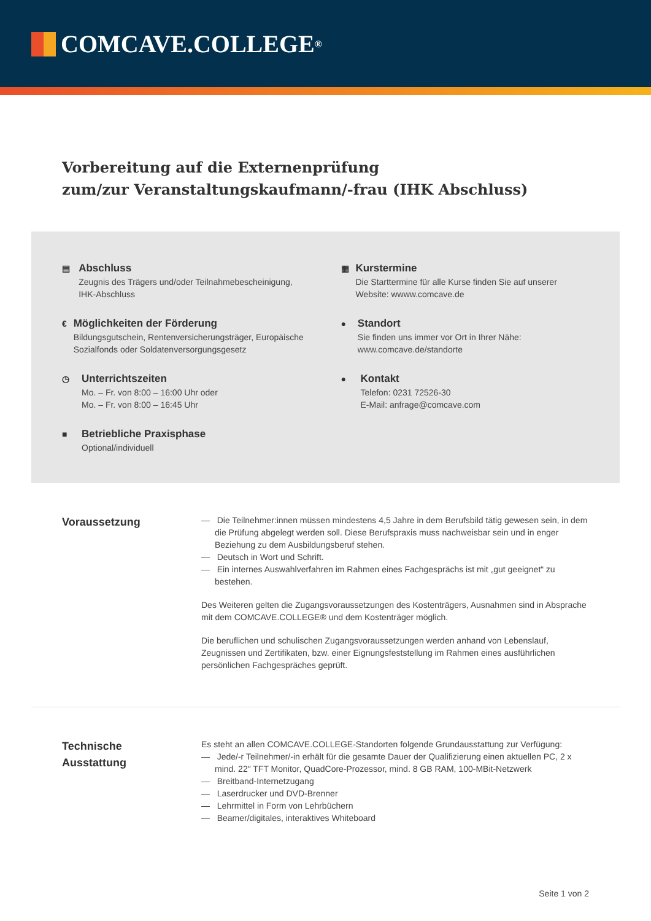COMCAVE.COLLEGE<sup>®</sup>
Vorbereitung auf die Externenprüfung
zum/zur Veranstaltungskaufmann/-frau (IHK Abschluss)
▤
Abschluss
Zeugnis des Trägers und/oder Teilnahmebescheinigung, IHK-Abschluss
▦
Kurstermine
Die Starttermine für alle Kurse finden Sie auf unserer Website: wwww.comcave.de
€
Möglichkeiten der Förderung
Bildungsgutschein, Rentenversicherungsträger, Europäische Sozialfonds oder Soldatenversorgungsgesetz
●
Standort
Sie finden uns immer vor Ort in Ihrer Nähe: www.comcave.de/standorte
◷
Unterrichtszeiten
Mo. – Fr. von 8:00 – 16:00 Uhr oder
Mo. – Fr. von 8:00 – 16:45 Uhr
●
Kontakt
Telefon: 0231 72526-30
E-Mail: anfrage@comcave.com
■
Betriebliche Praxisphase
Optional/individuell
Voraussetzung
— Die Teilnehmer:innen müssen mindestens 4,5 Jahre in dem Berufsbild tätig gewesen sein, in dem die Prüfung abgelegt werden soll. Diese Berufspraxis muss nachweisbar sein und in enger Beziehung zu dem Ausbildungsberuf stehen.
— Deutsch in Wort und Schrift.
— Ein internes Auswahlverfahren im Rahmen eines Fachgesprächs ist mit „gut geeignet“ zu bestehen.
Des Weiteren gelten die Zugangsvoraussetzungen des Kostenträgers, Ausnahmen sind in Absprache mit dem COMCAVE.COLLEGE® und dem Kostenträger möglich.
Die beruflichen und schulischen Zugangsvoraussetzungen werden anhand von Lebenslauf, Zeugnissen und Zertifikaten, bzw. einer Eignungsfeststellung im Rahmen eines ausführlichen persönlichen Fachgespräches geprüft.
Technische
Ausstattung
Es steht an allen COMCAVE.COLLEGE-Standorten folgende Grundausstattung zur Verfügung:
— Jede/-r Teilnehmer/-in erhält für die gesamte Dauer der Qualifizierung einen aktuellen PC, 2 x mind. 22″ TFT Monitor, QuadCore-Prozessor, mind. 8 GB RAM, 100-MBit-Netzwerk
— Breitband-Internetzugang
— Laserdrucker und DVD-Brenner
— Lehrmittel in Form von Lehrbüchern
— Beamer/digitales, interaktives Whiteboard
Seite 1 von 2